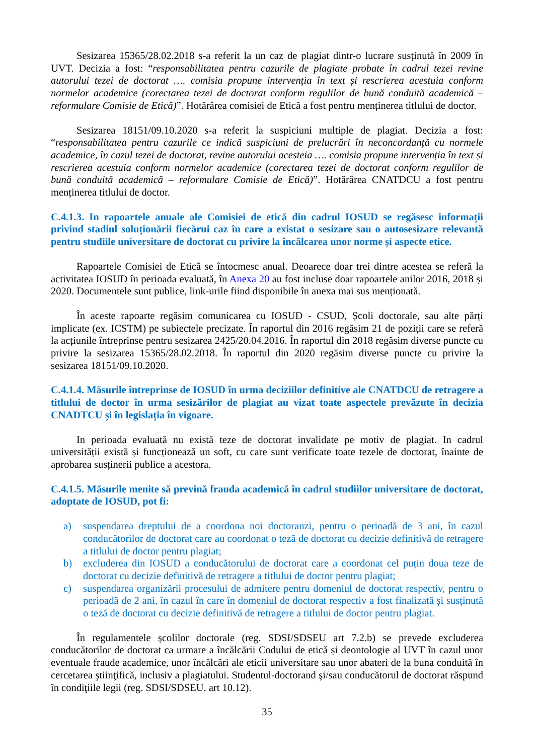Sesizarea 15365/28.02.2018 s-a referit la un caz de plagiat dintr-o lucrare susținută în 2009 în UVT. Decizia a fost: “responsabilitatea pentru cazurile de plagiate probate în cadrul tezei revine autorului tezei de doctorat …. comisia propune intervenția în text și rescrierea acestuia conform normelor academice (corectarea tezei de doctorat conform regulilor de bună conduită academică – reformulare Comisie de Etică)”. Hotărârea comisiei de Etică a fost pentru menținerea titlului de doctor.
Sesizarea 18151/09.10.2020 s-a referit la suspiciuni multiple de plagiat. Decizia a fost: “responsabilitatea pentru cazurile ce indică suspiciuni de prelucrări în neconcordanță cu normele academice, în cazul tezei de doctorat, revine autorului acesteia …. comisia propune intervenția în text și rescrierea acestuia conform normelor academice (corectarea tezei de doctorat conform regulilor de bună conduită academică – reformulare Comisie de Etică)”. Hotărârea CNATDCU a fost pentru menținerea titlului de doctor.
C.4.1.3. In rapoartele anuale ale Comisiei de etică din cadrul IOSUD se regăsesc informații privind stadiul soluționării fiecărui caz în care a existat o sesizare sau o autosesizare relevantă pentru studiile universitare de doctorat cu privire la încălcarea unor norme și aspecte etice.
Rapoartele Comisiei de Etică se întocmesc anual. Deoarece doar trei dintre acestea se referă la activitatea IOSUD în perioada evaluată, în Anexa 20 au fost incluse doar rapoartele anilor 2016, 2018 și 2020. Documentele sunt publice, link-urile fiind disponibile în anexa mai sus menționată.
În aceste rapoarte regăsim comunicarea cu IOSUD - CSUD, Școli doctorale, sau alte părți implicate (ex. ICSTM) pe subiectele precizate. În raportul din 2016 regăsim 21 de poziții care se referă la acțiunile întreprinse pentru sesizarea 2425/20.04.2016. În raportul din 2018 regăsim diverse puncte cu privire la sesizarea 15365/28.02.2018. În raportul din 2020 regăsim diverse puncte cu privire la sesizarea 18151/09.10.2020.
C.4.1.4. Măsurile întreprinse de IOSUD în urma deciziilor definitive ale CNATDCU de retragere a titlului de doctor în urma sesizărilor de plagiat au vizat toate aspectele prevăzute în decizia CNADTCU și în legislația în vigoare.
In perioada evaluată nu există teze de doctorat invalidate pe motiv de plagiat. In cadrul universității există și funcționează un soft, cu care sunt verificate toate tezele de doctorat, înainte de aprobarea susținerii publice a acestora.
C.4.1.5. Măsurile menite să prevină frauda academică în cadrul studiilor universitare de doctorat, adoptate de IOSUD, pot fi:
a) suspendarea dreptului de a coordona noi doctoranzi, pentru o perioadă de 3 ani, în cazul conducătorilor de doctorat care au coordonat o teză de doctorat cu decizie definitivă de retragere a titlului de doctor pentru plagiat;
b) excluderea din IOSUD a conducătorului de doctorat care a coordonat cel puțin doua teze de doctorat cu decizie definitivă de retragere a titlului de doctor pentru plagiat;
c) suspendarea organizării procesului de admitere pentru domeniul de doctorat respectiv, pentru o perioadă de 2 ani, în cazul în care în domeniul de doctorat respectiv a fost finalizată și susținută o teză de doctorat cu decizie definitivă de retragere a titlului de doctor pentru plagiat.
În regulamentele școlilor doctorale (reg. SDSI/SDSEU art 7.2.b) se prevede excluderea conducătorilor de doctorat ca urmare a încălcării Codului de etică și deontologie al UVT în cazul unor eventuale fraude academice, unor încălcări ale eticii universitare sau unor abateri de la buna conduită în cercetarea ştiinţifică, inclusiv a plagiatului. Studentul-doctorand şi/sau conducătorul de doctorat răspund în condiţiile legii (reg. SDSI/SDSEU. art 10.12).
35